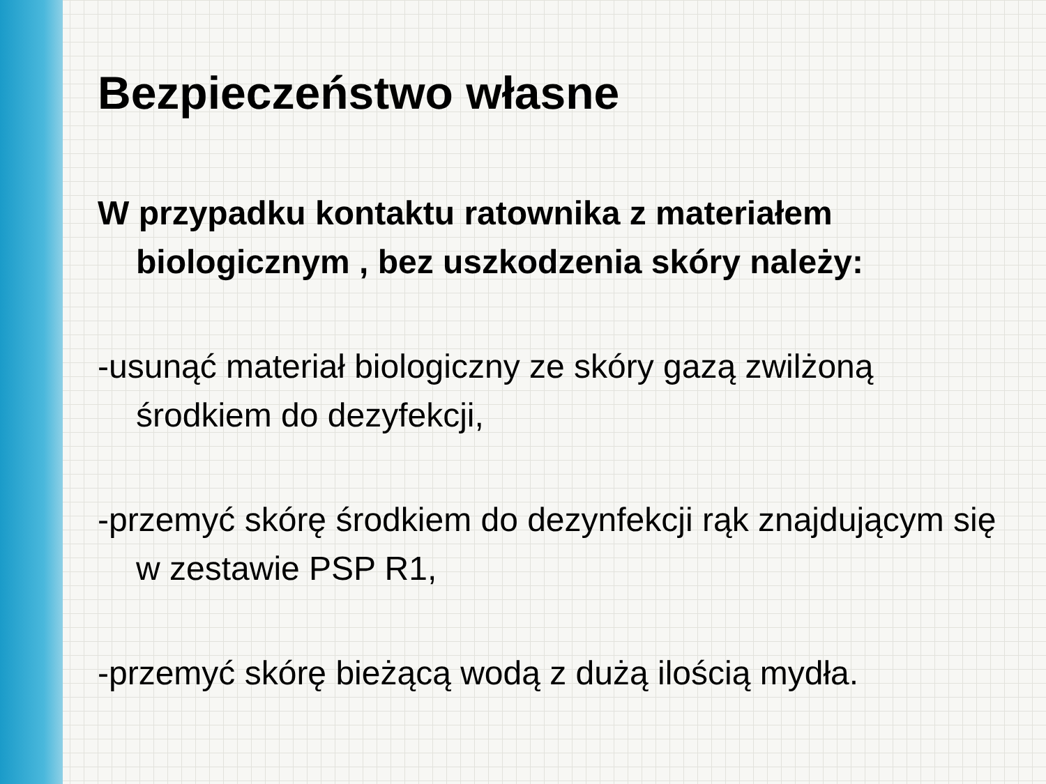Bezpieczeństwo własne
W przypadku kontaktu ratownika z materiałem biologicznym , bez uszkodzenia skóry należy:
-usunąć materiał biologiczny ze skóry gazą zwilżoną środkiem do dezyfekcji,
-przemyć skórę środkiem do dezynfekcji rąk znajdującym się w zestawie PSP R1,
-przemyć skórę bieżącą wodą z dużą ilością mydła.